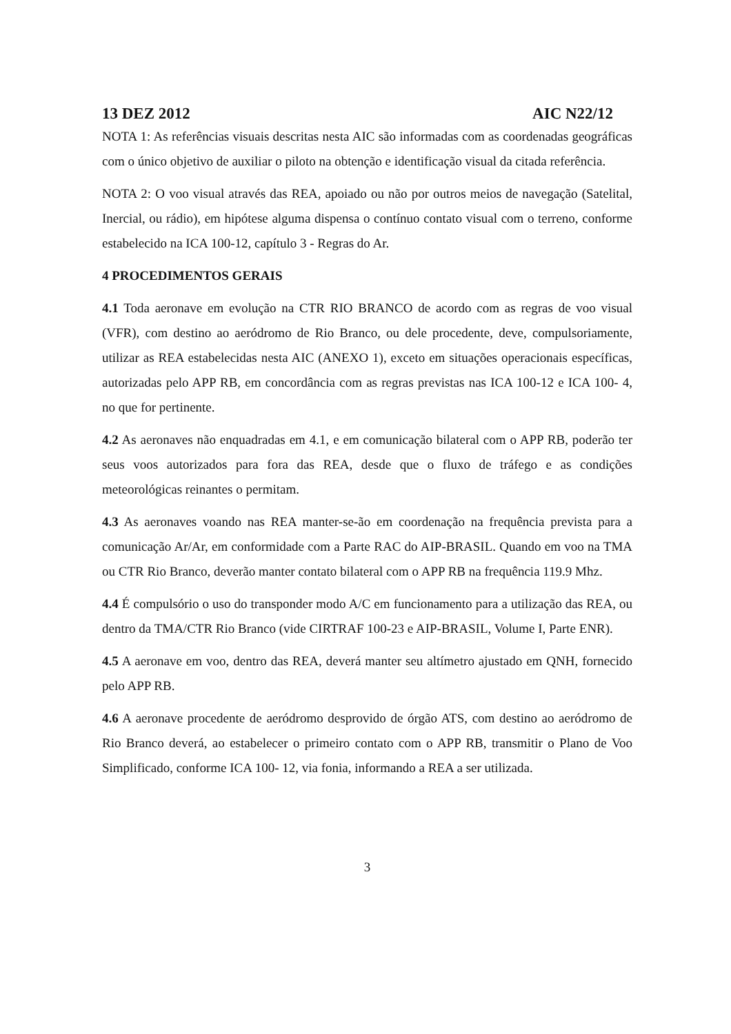13 DEZ 2012 AIC N22/12
NOTA 1: As referências visuais descritas nesta AIC são informadas com as coordenadas geográficas com o único objetivo de auxiliar o piloto na obtenção e identificação visual da citada referência.
NOTA 2: O voo visual através das REA, apoiado ou não por outros meios de navegação (Satelital, Inercial, ou rádio), em hipótese alguma dispensa o contínuo contato visual com o terreno, conforme estabelecido na ICA 100-12, capítulo 3 - Regras do Ar.
4 PROCEDIMENTOS GERAIS
4.1 Toda aeronave em evolução na CTR RIO BRANCO de acordo com as regras de voo visual (VFR), com destino ao aeródromo de Rio Branco, ou dele procedente, deve, compulsoriamente, utilizar as REA estabelecidas nesta AIC (ANEXO 1), exceto em situações operacionais específicas, autorizadas pelo APP RB, em concordância com as regras previstas nas ICA 100-12 e ICA 100- 4, no que for pertinente.
4.2 As aeronaves não enquadradas em 4.1, e em comunicação bilateral com o APP RB, poderão ter seus voos autorizados para fora das REA, desde que o fluxo de tráfego e as condições meteorológicas reinantes o permitam.
4.3 As aeronaves voando nas REA manter-se-ão em coordenação na frequência prevista para a comunicação Ar/Ar, em conformidade com a Parte RAC do AIP-BRASIL. Quando em voo na TMA ou CTR Rio Branco, deverão manter contato bilateral com o APP RB na frequência 119.9 Mhz.
4.4 É compulsório o uso do transponder modo A/C em funcionamento para a utilização das REA, ou dentro da TMA/CTR Rio Branco (vide CIRTRAF 100-23 e AIP-BRASIL, Volume I, Parte ENR).
4.5 A aeronave em voo, dentro das REA, deverá manter seu altímetro ajustado em QNH, fornecido pelo APP RB.
4.6 A aeronave procedente de aeródromo desprovido de órgão ATS, com destino ao aeródromo de Rio Branco deverá, ao estabelecer o primeiro contato com o APP RB, transmitir o Plano de Voo Simplificado, conforme ICA 100- 12, via fonia, informando a REA a ser utilizada.
3